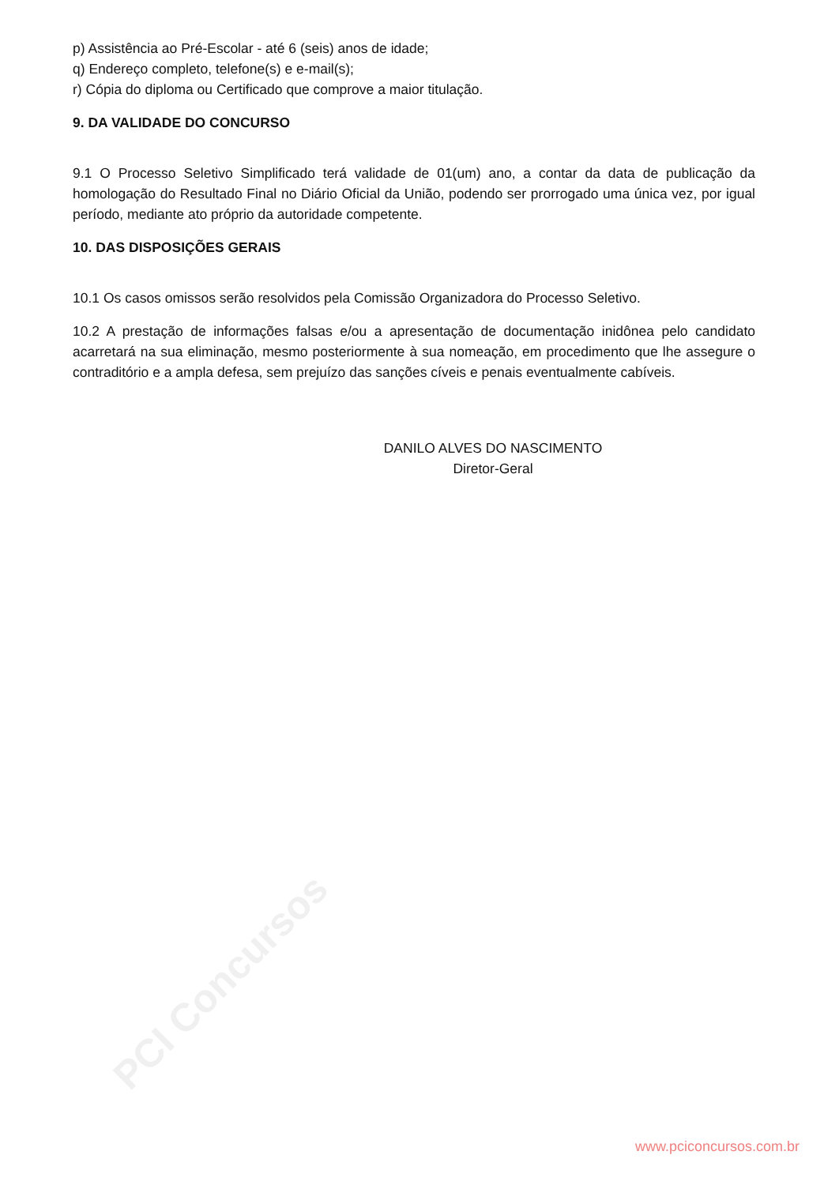PCI Concursos
p) Assistência ao Pré-Escolar - até 6 (seis) anos de idade;
q) Endereço completo, telefone(s) e e-mail(s);
r) Cópia do diploma ou Certificado que comprove a maior titulação.
9. DA VALIDADE DO CONCURSO
9.1 O Processo Seletivo Simplificado terá validade de 01(um) ano, a contar da data de publicação da homologação do Resultado Final no Diário Oficial da União, podendo ser prorrogado uma única vez, por igual período, mediante ato próprio da autoridade competente.
10. DAS DISPOSIÇÕES GERAIS
10.1 Os casos omissos serão resolvidos pela Comissão Organizadora do Processo Seletivo.
10.2 A prestação de informações falsas e/ou a apresentação de documentação inidônea pelo candidato acarretará na sua eliminação, mesmo posteriormente à sua nomeação, em procedimento que lhe assegure o contraditório e a ampla defesa, sem prejuízo das sanções cíveis e penais eventualmente cabíveis.
DANILO ALVES DO NASCIMENTO
Diretor-Geral
www.pciconcursos.com.br